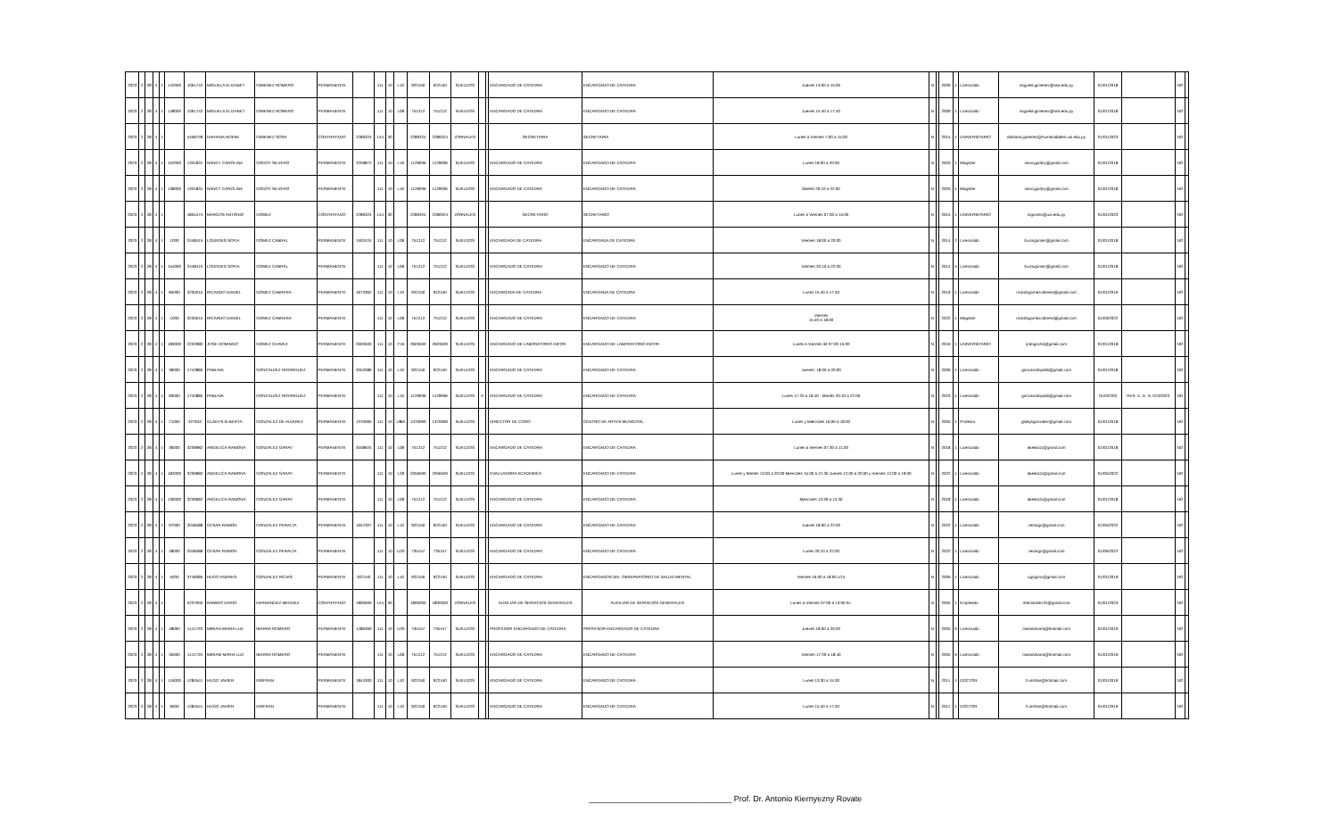| 2023 | 2 | 28 | 4 | 1 | 142000 | 1061742 | MIGUELA ELIZABET | GIMENEZ ROMERO | PERMANENTE | | 111 | 10 | L10 | 922150 | 922150 | SUELDOS | | | ENCARGADO DE CATEDRA | ENCARGADO DE CATEDRA | Jueves 13:00 a 15:00 | N | | 2009 | 1 | Licenciado | miguela.gimenez@asa.edu.py | 01/01/2018 | | NO | |
| 2023 | 2 | 28 | 4 | 1 | 148000 | 1061742 | MIGUELA ELIZABET | GIMENEZ ROMERO | PERMANENTE | | 111 | 10 | L08 | 751212 | 751212 | SUELDOS | | | ENCARGADO DE CATEDRA | ENCARGADO DE CATEDRA | Jueves 15:40 a 17:40 | N | | 2009 | 1 | Licenciado | miguela.gimenez@asa.edu.py | 01/01/2018 | | NO | |
| 2023 | 2 | 28 | 4 | 1 | | 4458748 | DAHIANA NOEMI | GIMENEZ SOSA | CONTRATADO | 2289324 | 144 | 30 | | 2289324 | 2289324 | JORNALES | | | SECRETARIA | SECRETARIA | Lunes a Viernes 7:00 a 15:00 | N | | 2015 | 1 | UNIVERSITARIO | dahiana.gimenez@humanidades.uni.edu.py | 01/01/2023 | | NO | |
| 2023 | 2 | 28 | 4 | 1 | 102000 | 1331831 | NANCY CAROLINA | GODOY SILVERO | PERMANENTE | 2259872 | 111 | 10 | L16 | 1129936 | 1129936 | SUELDOS | | | ENCARGADO DE CATEDRA | ENCARGADO DE CATEDRA | Lunes 18:00 a 20:00 | N | | 2003 | 1 | Magister | nancygodoy@gmail.com | 01/01/2018 | | NO | |
| 2023 | 2 | 28 | 4 | 1 | 138000 | 1331831 | NANCY CAROLINA | GODOY SILVERO | PERMANENTE | | 111 | 10 | L16 | 1129936 | 1129936 | SUELDOS | | | ENCARGADO DE CATEDRA | ENCARGADO DE CATEDRA | Martes 20:10 a 22:00 | N | | 2003 | 1 | Magister | nancygodoy@gmail.com | 01/01/2018 | | NO | |
| 2023 | 2 | 28 | 4 | 1 | | 4855474 | MARCOS ANTONIO | GOMEZ | CONTRATADO | 2289324 | 144 | 30 | | 2289324 | 2289324 | JORNALES | | | SECRETARIO | SECRETARIO | Lunes a Viernes 07:00 a 15:00 | N | | 2015 | 1 | UNIVERSITARIO | mgomez@uni.edu.py | 01/01/2023 | | NO | |
| 2023 | 2 | 28 | 4 | 1 | 1000 | 2448415 | LOURDES SOFIA | GOMEZ CABRAL | PERMANENTE | 1502424 | 111 | 10 | L08 | 751212 | 751212 | SUELDOS | | | ENCARGADA DE CATEDRA | ENCARGADA DE CATEDRA | Viernes 18:00 a 20:00 | N | | 2014 | 2 | Licenciado | lousogomez@gmail.com | 01/01/2018 | | NO | |
| 2023 | 2 | 28 | 4 | 1 | 154000 | 2448415 | LOURDES SOFIA | GOMEZ CABRAL | PERMANENTE | | 111 | 10 | L08 | 751212 | 751212 | SUELDOS | | | ENCARGADO DE CATEDRA | ENCARGADO DE CATEDRA | Viernes 20:10 a 22:00 | N | | 2014 | 5 | Licenciado | lousogomez@gmail.com | 01/01/2018 | | NO | |
| 2023 | 2 | 28 | 4 | 1 | 85000 | 3235015 | RICARDO DANIEL | GOMEZ CABRERA | PERMANENTE | 1673362 | 111 | 10 | L10 | 922150 | 922150 | SUELDOS | | | ENCARGADA DE CATEDRA | ENCARGADA DE CATEDRA | Lunes 15:40 a 17:40 | N | | 2019 | 1 | Licenciado | ricardogomezcabrera@gmail.com | 01/01/2019 | | NO | |
| 2023 | 2 | 28 | 4 | 1 | 1000 | 3235015 | RICARDO DANIEL | GOMEZ CABRERA | PERMANENTE | | 111 | 10 | L08 | 751212 | 751212 | SUELDOS | | | ENCARGADO DE CATEDRA | ENCARGADO DE CATEDRA | Viernes 15:40 a 18:00 | N | | 2022 | 1 | Magister | ricardogomezcabrera@gmail.com | 01/03/2022 | | NO | |
| 2023 | 2 | 28 | 4 | 1 | 183000 | 2232980 | JOSE DOMINGO | GOMEZ CHAVEZ | PERMANENTE | 2603500 | 111 | 10 | F16 | 2603500 | 2603500 | SUELDOS | | | ENCARGADO DE LABORATORIO INFOR | ENCARGADO DE LABORATORIO INFOR | Lunes a Viernes de 07:00 15:00 | N | | 2016 | 1 | UNIVERSITARIO | jodogocha@gmail.com | 01/01/2018 | | NO | |
| 2023 | 2 | 28 | 4 | 1 | 39000 | 1742885 | PABLINA | GONCALVEZ RODRIGUEZ | PERMANENTE | 2052086 | 111 | 10 | L10 | 922150 | 922150 | SUELDOS | | | ENCARGADO DE CATEDRA | ENCARGADO DE CATEDRA | Jueves: 18:00 a 20:00 | N | | 2006 | 1 | Licenciado | goncarodripabli@gmail.com | 01/01/2018 | | NO | |
| 2023 | 2 | 28 | 4 | 1 | 90000 | 1742885 | PABLINA | GONCALVEZ RODRIGUEZ | PERMANENTE | | 111 | 10 | L16 | 1129936 | 1129936 | SUELDOS | A | | ENCARGADO DE CATEDRA | ENCARGADO DE CATEDRA | Lunes 17:20 a 18:40 - Martes 20:10 a 22:00 | N | | 2023 | 1 | Licenciado | goncarodripabli@gmail.com | 01/02/203 | RES. C. D. N. 013/2023 | NO | |
| 2023 | 2 | 28 | 4 | 1 | 71000 | 327632 | GLADYS ALBERTA | GONZALEZ DE ALVAREZ | PERMANENTE | 1370060 | 111 | 10 | U8M | 1370060 | 1370060 | SUELDOS | | | DIRECTOR DE CORO | CENTRO DE ARTES MUNICIPAL | Lunes y Miércoles 16:00 a 18:00 | N | | 2005 | 1 | Profesor | gladysgonzalez@gmail.com | 01/01/2018 | | NO | |
| 2023 | 2 | 28 | 4 | 1 | 36000 | 3239982 | ANGELICA RAMONA | GONZALEZ GARAY | PERMANENTE | 3558924 | 111 | 10 | L08 | 751212 | 751212 | SUELDOS | | | ENCARGADO DE CATEDRA | ENCARGADO DE CATEDRA | Lunes a Viernes 07:30 a 11:00 | N | | 2018 | 1 | Licenciado | akeika11@gmail.com | 01/01/2018 | | NO | |
| 2023 | 2 | 28 | 4 | 1 | 182000 | 3239982 | ANGELICA RAMONA | GONZALEZ GARAY | PERMANENTE | | 111 | 10 | L28 | 2056500 | 2056500 | SUELDOS | | | EVALUADORA ACADEMICA | ENCARGADO DE CATEDRA | Lunes y Martes 13:00 a 20:00 Miercoles 15:30 a 21:30 Jueves 12:00 a 20:00 y Viernes 12:00 a 19:00 | N | | 2022 | 1 | Licenciado | akeika11@gmail.com | 01/05/2022 | | NO | |
| 2023 | 2 | 28 | 4 | 1 | 136000 | 3239982 | ANGELICA RAMONA | GONZALEZ GARAY | PERMANENTE | | 111 | 10 | L08 | 751212 | 751212 | SUELDOS | | | ENCARGADO DE CATEDRA | ENCARGADO DE CATEDRA | Miercoles 13:30 a 15:30 | N | | 2018 | 1 | Licenciado | akeika11@gmail.com | 01/01/2018 | | NO | |
| 2023 | 2 | 28 | 4 | 1 | 97000 | 2048488 | CESAR RAMON | GONZALEZ PERALTA | PERMANENTE | 1657307 | 111 | 10 | L10 | 922150 | 922150 | SUELDOS | | | ENCARGADO DE CATEDRA | ENCARGADO DE CATEDRA | Jueves 18:00 a 22:00 | N | | 2022 | 1 | Licenciado | cesargo@gmail.com | 01/05/2022 | | NO | |
| 2023 | 2 | 28 | 4 | 1 | 48000 | 2048488 | CESAR RAMON | GONZALEZ PERALTA | PERMANENTE | | 111 | 10 | U20 | 735157 | 735157 | SUELDOS | | | ENCARGADO DE CATEDRA | ENCARGADO DE CATEDRA | Lunes 20:10 a 22:00 | N | | 2022 | 1 | Licenciado | cesargo@gmail.com | 01/06/2022 | | NO | |
| 2023 | 2 | 28 | 4 | 1 | 5000 | 3748385 | HUGO ANDRES | GONZALEZ ROJAS | PERMANENTE | 922150 | 111 | 10 | L10 | 922150 | 922150 | SUELDOS | | | ENCARGADO DE CATEDRA | ENCARGADOS DEL OBSERVATORIO DE SALUD MENTAL | Viernes 16.00 a 18:00 c/15 | N | | 2006 | 1 | Licenciado | ugogonz@gmail.com | 01/01/2019 | | NO | |
| 2023 | 2 | 28 | 4 | 1 | | 5237050 | RAMIRO DARIO | HERNANDEZ MENDEZ | CONTRATADO | 1800000 | 144 | 30 | | 1800000 | 1800000 | JORNALES | | | AUXILIAR DE SERVICIOS GENERALES | AUXILIAR DE SERVICIOS GENERALES | Lunes a Viernes 07:00 a 13:00 hs. | N | | 2005 | 1 | Empleado | rhernandez25@gmail.com | 01/01/2023 | | NO | |
| 2023 | 2 | 28 | 4 | 1 | 48000 | 1141720 | MIRIAN MARIA LUZ | IBARRA ROMERO | PERMANENTE | 1486369 | 111 | 10 | U20 | 735157 | 735157 | SUELDOS | | | PROFESOR ENCARGADO DE CATEDRA | PROFESOR ENCARGADO DE CATEDRA | Jueves 18:00 a 20:00 | N | | 2005 | 6 | Licenciado | miriamibarra@hotmail.com | 01/01/2019 | | NO | |
| 2023 | 2 | 28 | 4 | 1 | 35000 | 1141720 | MIRIAM MARIA LUZ | IBARRA ROMERO | PERMANENTE | | 111 | 10 | L08 | 751212 | 751212 | SUELDOS | | | ENCARGADO DE CATEDRA | ENCARGADO DE CATEDRA | Viernes 17:20 a 18:40 | N | | 2005 | 6 | Licenciado | miriamibarra@hotmail.com | 01/01/2019 | | NO | |
| 2023 | 2 | 28 | 4 | 1 | 116000 | 1284541 | HUGO JAVIER | INSFRAN | PERMANENTE | 1844300 | 111 | 10 | L10 | 922150 | 922150 | SUELDOS | | | ENCARGADO DE CATEDRA | ENCARGADO DE CATEDRA | Lunes 13:30 a 15:30 | N | | 2011 | 1 | DOCTOR | h.insfran@hotmail.com | 01/01/2019 | | NO | |
| 2023 | 2 | 28 | 4 | 1 | 9000 | 1284541 | HUGO JAVIER | INSFRAN | PERMANENTE | | 111 | 10 | L10 | 922150 | 922150 | SUELDOS | | | ENCARGADO DE CATEDRA | ENCARGADO DE CATEDRA | Lunes 15:40 a 17:40 | N | | 2011 | 1 | DOCTOR | h.insfran@hotmail.com | 01/01/2019 | | NO | |
________________________________ Prof. Dr. Antonio Kiernyezny Rovate